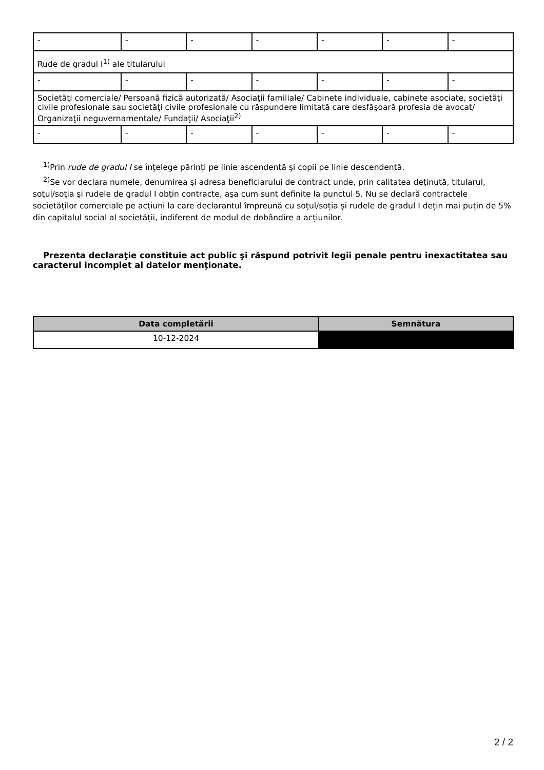| - | - | - | - | - | - | - |
| Rude de gradul I<sup>1)</sup> ale titularului | | | | | | |
| - | - | - | - | - | - | - |
| Societăţi comerciale/ Persoană fizică autorizată/ Asociaţii familiale/ Cabinete individuale, cabinete asociate, societăţi civile profesionale sau societăţi civile profesionale cu răspundere limitată care desfăşoară profesia de avocat/ Organizaţii neguvernamentale/ Fundaţii/ Asociaţii<sup>2)</sup> | | | | | | |
| - | - | - | - | - | - | - |
<sup>1)</sup> Prin rude de gradul I se înţelege părinţi pe linie ascendentă şi copii pe linie descendentă.
<sup>2)</sup> Se vor declara numele, denumirea şi adresa beneficiarului de contract unde, prin calitatea deţinută, titularul, soţul/soţia şi rudele de gradul I obţin contracte, aşa cum sunt definite la punctul 5. Nu se declară contractele societăților comerciale pe acțiuni la care declarantul împreună cu soțul/soția și rudele de gradul I dețin mai puțin de 5% din capitalul social al societății, indiferent de modul de dobândire a acțiunilor.
Prezenta declaraţie constituie act public şi răspund potrivit legii penale pentru inexactitatea sau caracterul incomplet al datelor menţionate.
| Data completării | Semnătura |
| --- | --- |
| 10-12-2024 | |
2 / 2